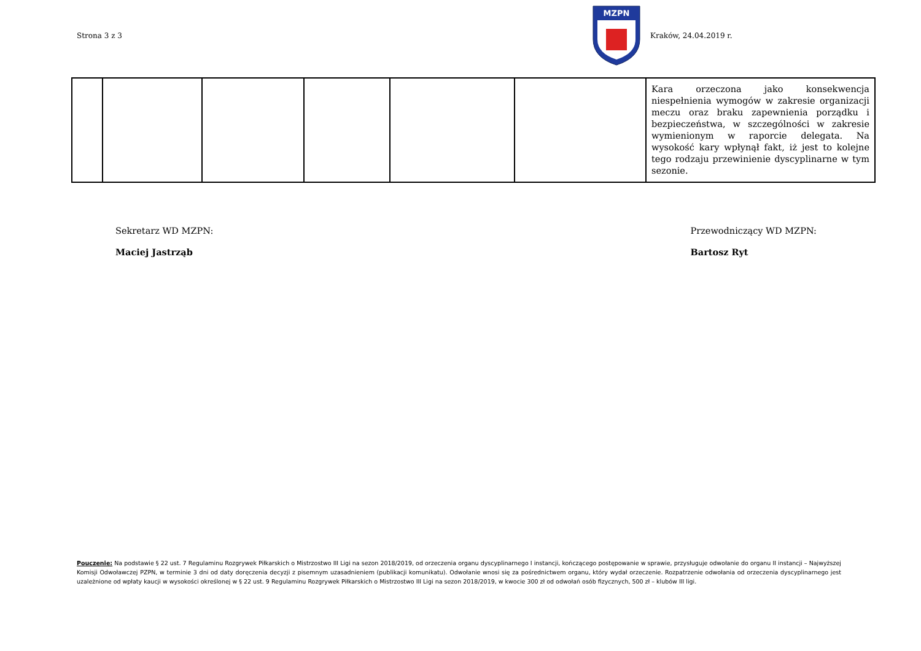Strona 3 z 3
MZPN
Kraków, 24.04.2019 r.
| | | | | | | Kara orzeczona jako konsekwencja niespełnienia wymogów w zakresie organizacji meczu oraz braku zapewnienia porządku i bezpieczeństwa, w szczególności w zakresie wymienionym w raporcie delegata. Na wysokość kary wpłynął fakt, iż jest to kolejne tego rodzaju przewinienie dyscyplinarne w tym sezonie. |
Sekretarz WD MZPN:
Maciej Jastrząb
Przewodniczący WD MZPN:
Bartosz Ryt
Pouczenie: Na podstawie § 22 ust. 7 Regulaminu Rozgrywek Piłkarskich o Mistrzostwo III Ligi na sezon 2018/2019, od orzeczenia organu dyscyplinarnego I instancji, kończącego postępowanie w sprawie, przysługuje odwołanie do organu II instancji – Najwyższej Komisji Odwoławczej PZPN, w terminie 3 dni od daty doręczenia decyzji z pisemnym uzasadnieniem (publikacji komunikatu). Odwołanie wnosi się za pośrednictwem organu, który wydał orzeczenie. Rozpatrzenie odwołania od orzeczenia dyscyplinarnego jest uzależnione od wpłaty kaucji w wysokości określonej w § 22 ust. 9 Regulaminu Rozgrywek Piłkarskich o Mistrzostwo III Ligi na sezon 2018/2019, w kwocie 300 zł od odwołań osób fizycznych, 500 zł – klubów III ligi.